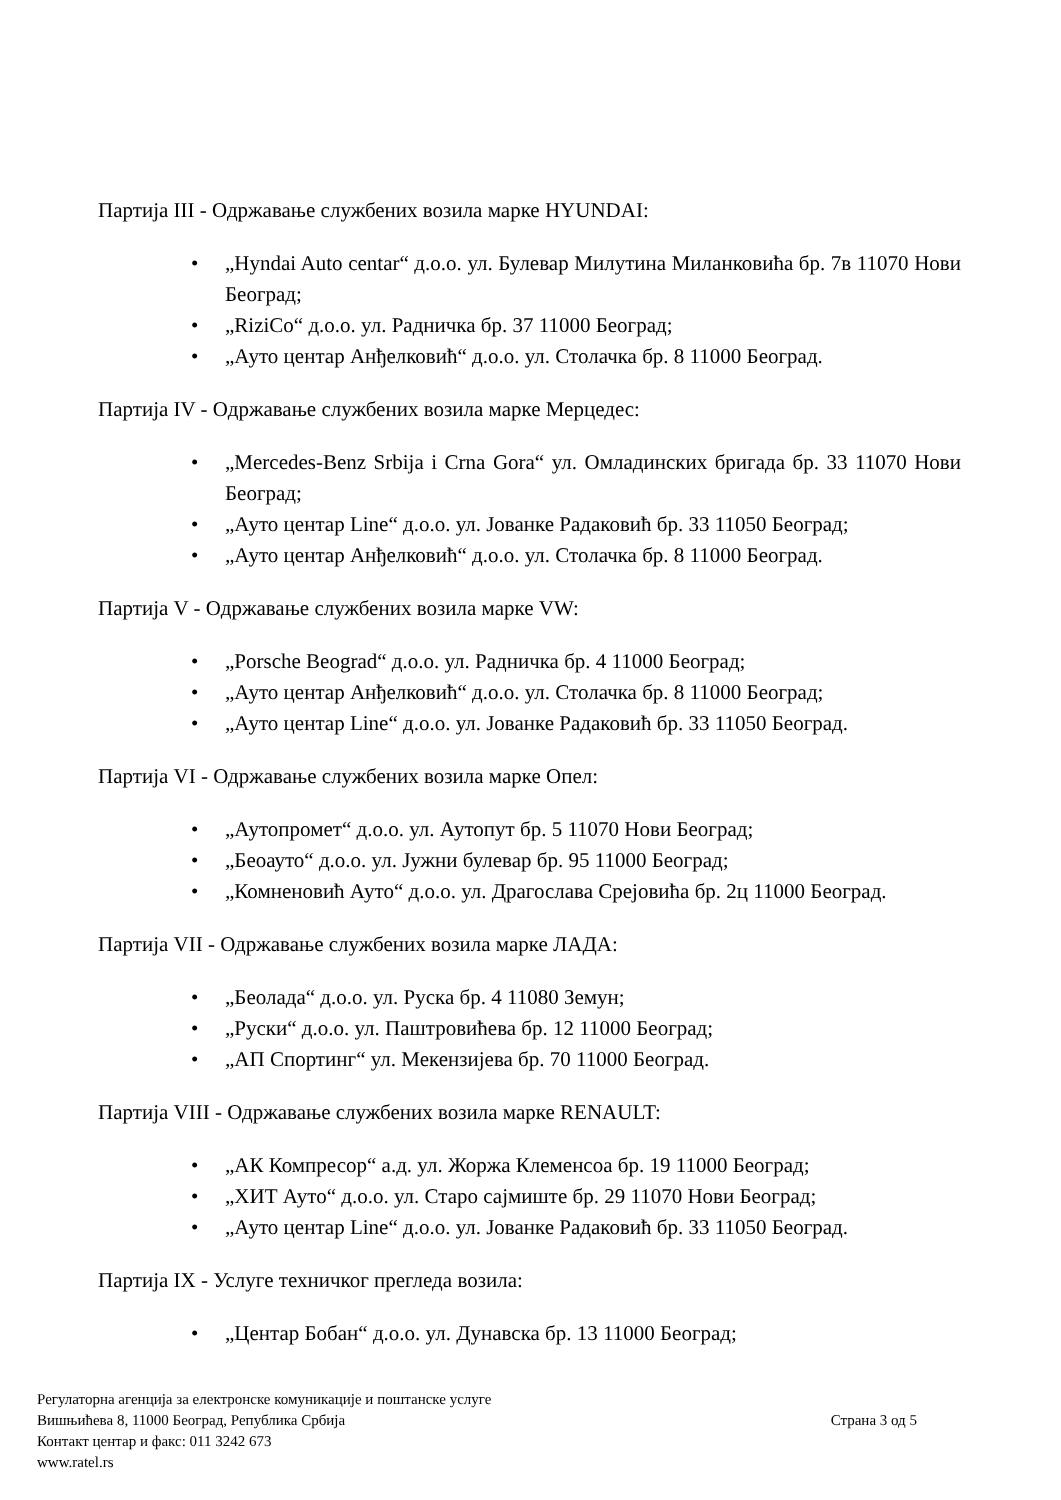Партија III - Одржавање службених возила марке HYUNDAI:
• „Hyndai Auto centar“ д.о.о. ул. Булевар Милутина Миланковића бр. 7в 11070 Нови Београд;
• „RiziCo“ д.о.о. ул. Радничка бр. 37 11000 Београд;
• „Ауто центар Анђелковић“ д.о.о. ул. Столачка бр. 8 11000 Београд.
Партија IV - Одржавање службених возила марке Мерцедес:
• „Mercedes-Benz Srbija i Crna Gora“ ул. Омладинских бригада бр. 33 11070 Нови Београд;
• „Ауто центар Line“ д.о.о. ул. Јованке Радаковић бр. 33 11050 Београд;
• „Ауто центар Анђелковић“ д.о.о. ул. Столачка бр. 8 11000 Београд.
Партија V - Одржавање службених возила марке VW:
• „Porsche Beograd“ д.о.о. ул. Радничка бр. 4 11000 Београд;
• „Ауто центар Анђелковић“ д.о.о. ул. Столачка бр. 8 11000 Београд;
• „Ауто центар Line“ д.о.о. ул. Јованке Радаковић бр. 33 11050 Београд.
Партија VI - Одржавање службених возила марке Опел:
• „Аутопромет“ д.о.о. ул. Аутопут бр. 5 11070 Нови Београд;
• „Беоауто“ д.о.о. ул. Јужни булевар бр. 95 11000 Београд;
• „Комненовић Ауто“ д.о.о. ул. Драгослава Срејовића бр. 2ц 11000 Београд.
Партија VII - Одржавање службених возила марке ЛАДА:
• „Беолада“ д.о.о. ул. Руска бр. 4 11080 Земун;
• „Руски“ д.о.о. ул. Паштровићева бр. 12 11000 Београд;
• „АП Спортинг“ ул. Мекензијева бр. 70 11000 Београд.
Партија VIII - Одржавање службених возила марке RENAULT:
• „АК Компресор“ а.д. ул. Жоржа Клеменсоа бр. 19 11000 Београд;
• „ХИТ Ауто“ д.о.о. ул. Старо сајмиште бр. 29 11070 Нови Београд;
• „Ауто центар Line“ д.о.о. ул. Јованке Радаковић бр. 33 11050 Београд.
Партија IX - Услуге техничког прегледа возила:
• „Центар Бобан“ д.о.о. ул. Дунавска бр. 13 11000 Београд;
Регулаторна агенција за електронске комуникације и поштанске услуге
Вишњићева 8, 11000 Београд, Република Србија
Контакт центар и факс: 011 3242 673
www.ratel.rs
Страна 3 од 5